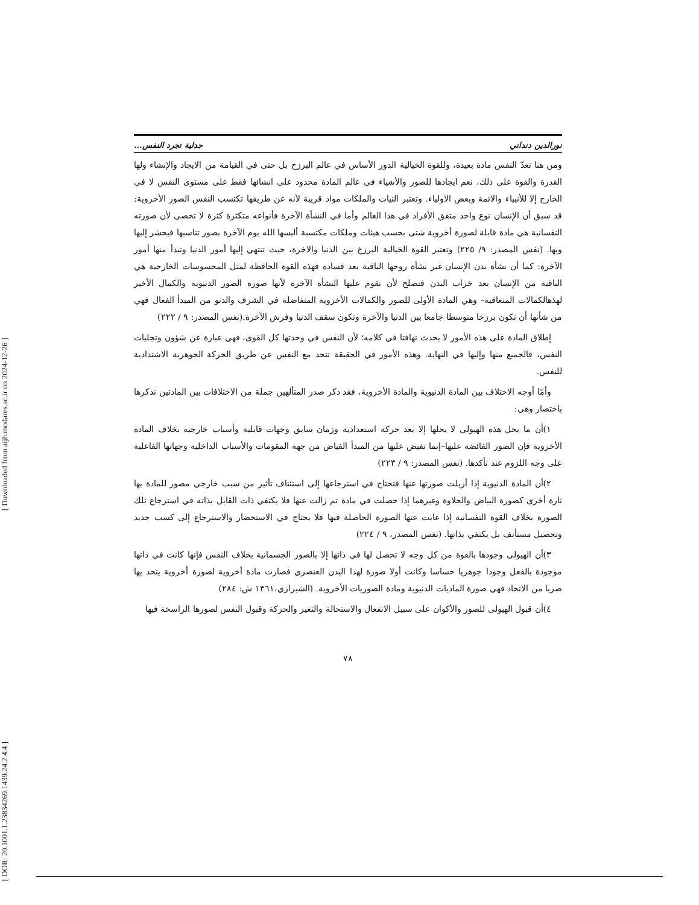[ Downloaded from aijh.modares.ac.ir on 2024-12-26 ]
[ DOR: 20.1001.1.23834269.1439.24.2.4.4 ]
نورالدين دنداني جدلية تجرد النفس...
ومن هنا تعدّ النفس مادة بعيدة، وللقوة الخيالية الدور الأساس في عالم البرزخ بل حتى في القيامة من الايجاد والإنشاء ولها القدرة والقوة على ذلك، نعم ايجادها للصور والأشياء في عالم المادة محدود على انشائها فقط على مستوى النفس لا في الخارج إلا للأنبياء والائمة وبعض الاولياء. وتعتبر النيات والملكات مواد قريبة لأنه عن طريقها تكتسب النفس الصور الأخروية: قد سبق أن الإنسان نوع واحد متفق الأفراد في هذا العالم وأما في النشأة الآخرة فأنواعه متكثرة كثرة لا تحصى لأن صورته النفسانية هي مادة قابلة لصورة أخروية شتى بحسب هيئات وملكات مكتسبة ألبسها الله يوم الآخرة بصور تناسبها فيحشر إليها وبها. (نفس المصدر: ٩/ ٢٢٥) وتعتبر القوة الخيالية البرزخ بين الدنيا والاخرة، حيث تنتهي إليها أمور الدنيا وتبدأ منها أمور الآخرة: كما أن نشأة بدن الإنسان غير نشأة روحها الباقية بعد فساده فهذه القوة الحافظة لمثل المحسوسات الخارجية هي الباقية من الإنسان بعد خراب البدن فتصلح لأن تقوم عليها النشأة الآخرة لأنها صورة الصور الدنيوية والكمال الأخير لهذهالكمالات المتعاقبة– وهي المادة الأولى للصور والكمالات الأخروية المتفاضلة في الشرف والدنو من المبدأ الفعال فهي من شأنها أن تكون برزخا متوسطا جامعا بين الدنيا والآخرة وتكون سقف الدنيا وفرش الآخرة.(نفس المصدر: ٩ / ٢٢٢)
إطلاق المادة على هذه الأمور لا يحدث تهافتا في كلامه؛ لأن النفس في وحدتها كل القوى، فهي عبارة عن شؤون وتجليات النفس، فالجميع منها وإليها في النهاية. وهذه الأمور في الحقيقة تتحد مع النفس عن طريق الحركة الجوهرية الاشتدادية للنفس.
وأمّا أوجه الاختلاف بين المادة الدنيوية والمادة الأخروية، فقد ذكر صدر المتألهين جملة من الاختلافات بين المادتين نذكرها باختصار وهي:
١)أن ما يحل هذه الهيولى لا يحلها إلا بعد حركة استعدادية وزمان سابق وجهات قابلية وأسباب خارجية بخلاف المادة الأخروية فإن الصور الفائضة عليها–إنما تفيض عليها من المبدأ الفياض من جهة المقومات والأسباب الداخلية وجهاتها الفاعلية على وجه اللزوم عند تأكدها. (نفس المصدر: ٩ / ٢٢٣)
٢)أن المادة الدنيوية إذا أزيلت صورتها عنها فتحتاج في استرجاعها إلى استئناف تأثير من سبب خارجي مصور للمادة بها تارة أخرى كصورة البياض والحلاوة وغيرهما إذا حصلت في مادة ثم زالت عنها فلا يكتفي ذات القابل بذاته في استرجاع تلك الصورة بخلاف القوة النفسانية إذا غابت عنها الصورة الحاصلة فيها فلا يحتاج في الاستحضار والاسترجاع إلى كسب جديد وتحصيل مستأنف بل يكتفي بذاتها. (نفس المصدر، ٩ / ٢٢٤)
٣)أن الهيولى وجودها بالقوة من كل وجه لا تحصل لها في ذاتها إلا بالصور الجسمانية بخلاف النفس فإنها كانت في ذاتها موجودة بالفعل وجودا جوهريا حساسا وكانت أولا صورة لهذا البدن العنصري فصارت مادة أخروية لصورة أخروية يتحد بها ضربا من الاتحاد فهي صورة الماديات الدنيوية ومادة الصوريات الأخروية. (الشيرازي،١٣٦١ ش: ٢٨٤)
٤)أن قبول الهيولى للصور والأكوان على سبيل الانفعال والاستحالة والتغير والحركة وقبول النفس لصورها الراسخة فيها
٧٨